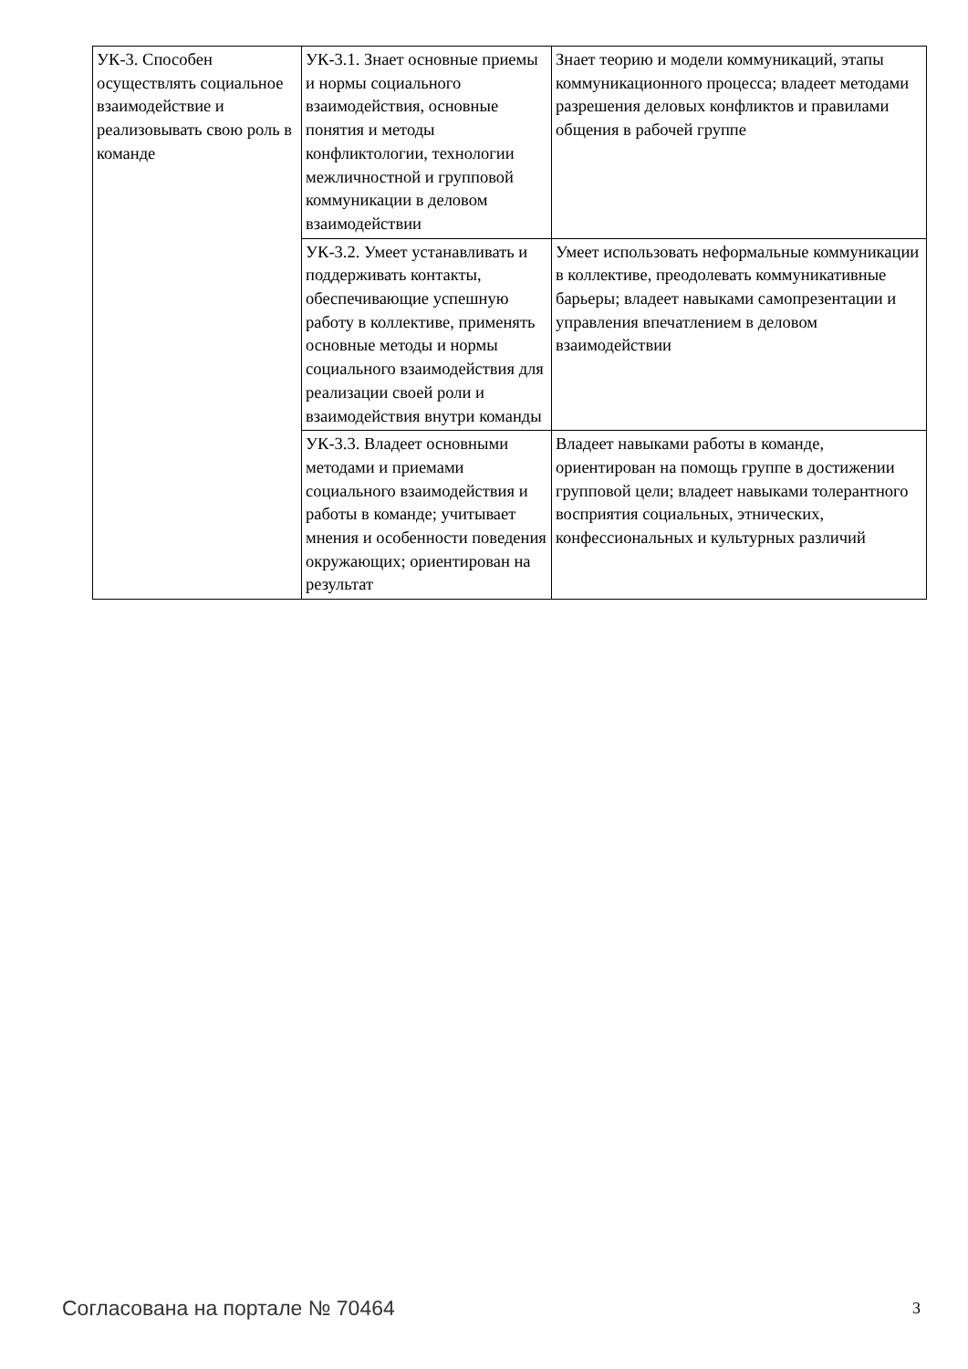| УК-3. Способен осуществлять социальное взаимодействие и реализовывать свою роль в команде | УК-3.1. Знает основные приемы и нормы социального взаимодействия, основные понятия и методы конфликтологии, технологии межличностной и групповой коммуникации в деловом взаимодействии | Знает теорию и модели коммуникаций, этапы коммуникационного процесса; владеет методами разрешения деловых конфликтов и правилами общения в рабочей группе |
| | УК-3.2. Умеет устанавливать и поддерживать контакты, обеспечивающие успешную работу в коллективе, применять основные методы и нормы социального взаимодействия для реализации своей роли и взаимодействия внутри команды | Умеет использовать неформальные коммуникации в коллективе, преодолевать коммуникативные барьеры; владеет навыками самопрезентации и управления впечатлением в деловом взаимодействии |
| | УК-3.3. Владеет основными методами и приемами социального взаимодействия и работы в команде; учитывает мнения и особенности поведения окружающих; ориентирован на результат | Владеет навыками работы в команде, ориентирован на помощь группе в достижении групповой цели; владеет навыками толерантного восприятия социальных, этнических, конфессиональных и культурных различий |
Согласована на портале № 70464 3